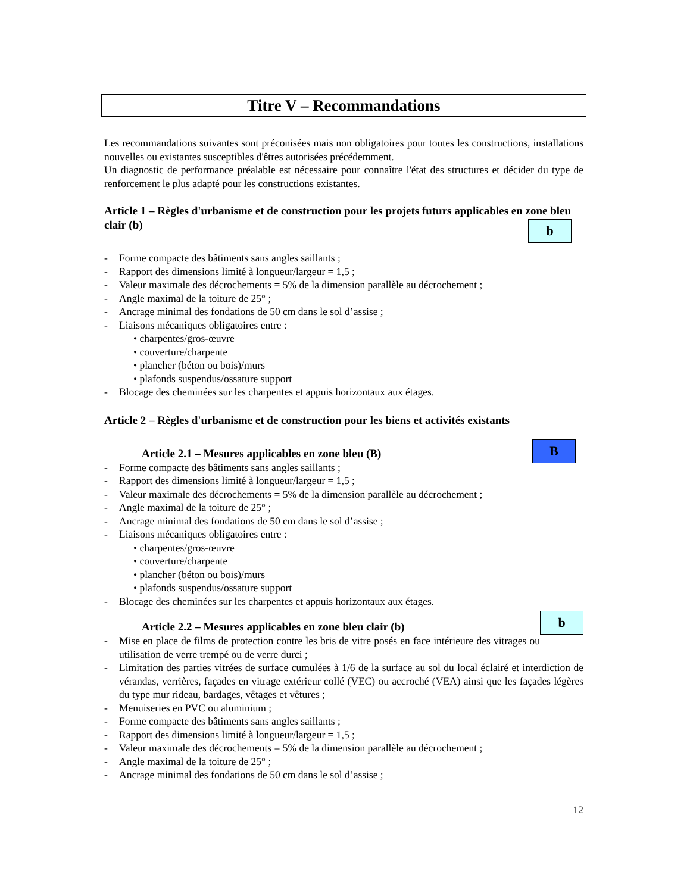Titre V – Recommandations
Les recommandations suivantes sont préconisées mais non obligatoires pour toutes les constructions, installations nouvelles ou existantes susceptibles d'êtres autorisées précédemment.
Un diagnostic de performance préalable est nécessaire pour connaître l'état des structures et décider du type de renforcement le plus adapté pour les constructions existantes.
Article 1 – Règles d'urbanisme et de construction pour les projets futurs applicables en zone bleu clair (b)
b
- Forme compacte des bâtiments sans angles saillants ;
- Rapport des dimensions limité à longueur/largeur = 1,5 ;
- Valeur maximale des décrochements = 5% de la dimension parallèle au décrochement ;
- Angle maximal de la toiture de 25° ;
- Ancrage minimal des fondations de 50 cm dans le sol d’assise ;
- Liaisons mécaniques obligatoires entre :
• charpentes/gros-œuvre
• couverture/charpente
• plancher (béton ou bois)/murs
• plafonds suspendus/ossature support
- Blocage des cheminées sur les charpentes et appuis horizontaux aux étages.
Article 2 – Règles d'urbanisme et de construction pour les biens et activités existants
B
Article 2.1 – Mesures applicables en zone bleu (B)
- Forme compacte des bâtiments sans angles saillants ;
- Rapport des dimensions limité à longueur/largeur = 1,5 ;
- Valeur maximale des décrochements = 5% de la dimension parallèle au décrochement ;
- Angle maximal de la toiture de 25° ;
- Ancrage minimal des fondations de 50 cm dans le sol d’assise ;
- Liaisons mécaniques obligatoires entre :
• charpentes/gros-œuvre
• couverture/charpente
• plancher (béton ou bois)/murs
• plafonds suspendus/ossature support
- Blocage des cheminées sur les charpentes et appuis horizontaux aux étages.
b
Article 2.2 – Mesures applicables en zone bleu clair (b)
- Mise en place de films de protection contre les bris de vitre posés en face intérieure des vitrages ou utilisation de verre trempé ou de verre durci ;
- Limitation des parties vitrées de surface cumulées à 1/6 de la surface au sol du local éclairé et interdiction de vérandas, verrières, façades en vitrage extérieur collé (VEC) ou accroché (VEA) ainsi que les façades légères du type mur rideau, bardages, vêtages et vêtures ;
- Menuiseries en PVC ou aluminium ;
- Forme compacte des bâtiments sans angles saillants ;
- Rapport des dimensions limité à longueur/largeur = 1,5 ;
- Valeur maximale des décrochements = 5% de la dimension parallèle au décrochement ;
- Angle maximal de la toiture de 25° ;
- Ancrage minimal des fondations de 50 cm dans le sol d’assise ;
12